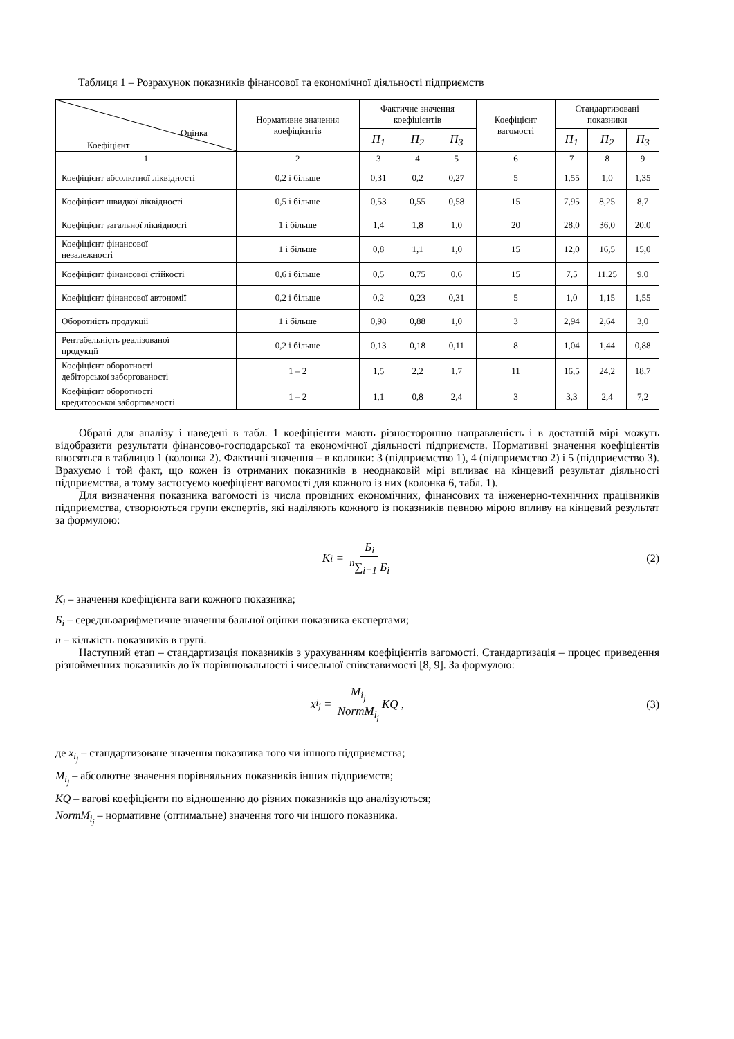Таблиця 1 – Розрахунок показників фінансової та економічної діяльності підприємств
| Оцінка Коефіцієнт | Нормативне значення коефіцієнтів | Фактичне значення коефіцієнтів | | | Коефіцієнт вагомості | Стандартизовані показники | | |
| --- | --- | --- | --- | --- | --- | --- | --- | --- |
| | | П<sub>1</sub> | П<sub>2</sub> | П<sub>3</sub> | | П<sub>1</sub> | П<sub>2</sub> | П<sub>3</sub> |
| 1 | 2 | 3 | 4 | 5 | 6 | 7 | 8 | 9 |
| Коефіцієнт абсолютної ліквідності | 0,2 і більше | 0,31 | 0,2 | 0,27 | 5 | 1,55 | 1,0 | 1,35 |
| Коефіцієнт швидкої ліквідності | 0,5 і більше | 0,53 | 0,55 | 0,58 | 15 | 7,95 | 8,25 | 8,7 |
| Коефіцієнт загальної ліквідності | 1 і більше | 1,4 | 1,8 | 1,0 | 20 | 28,0 | 36,0 | 20,0 |
| Коефіцієнт фінансової незалежності | 1 і більше | 0,8 | 1,1 | 1,0 | 15 | 12,0 | 16,5 | 15,0 |
| Коефіцієнт фінансової стійкості | 0,6 і більше | 0,5 | 0,75 | 0,6 | 15 | 7,5 | 11,25 | 9,0 |
| Коефіцієнт фінансової автономії | 0,2 і більше | 0,2 | 0,23 | 0,31 | 5 | 1,0 | 1,15 | 1,55 |
| Оборотність продукції | 1 і більше | 0,98 | 0,88 | 1,0 | 3 | 2,94 | 2,64 | 3,0 |
| Рентабельність реалізованої продукції | 0,2 і більше | 0,13 | 0,18 | 0,11 | 8 | 1,04 | 1,44 | 0,88 |
| Коефіцієнт оборотності дебіторської заборгованості | 1 – 2 | 1,5 | 2,2 | 1,7 | 11 | 16,5 | 24,2 | 18,7 |
| Коефіцієнт оборотності кредиторської заборгованості | 1 – 2 | 1,1 | 0,8 | 2,4 | 3 | 3,3 | 2,4 | 7,2 |
Обрані для аналізу і наведені в табл. 1 коефіцієнти мають різносторонню направленість і в достатній мірі можуть відобразити результати фінансово-господарської та економічної діяльності підприємств. Нормативні значення коефіцієнтів вносяться в таблицю 1 (колонка 2). Фактичні значення – в колонки: 3 (підприємство 1), 4 (підприємство 2) і 5 (підприємство 3). Врахуємо і той факт, що кожен із отриманих показників в неоднаковій мірі впливає на кінцевий результат діяльності підприємства, а тому застосуємо коефіцієнт вагомості для кожного із них (колонка 6, табл. 1).
Для визначення показника вагомості із числа провідних економічних, фінансових та інженерно-технічних працівників підприємства, створюються групи експертів, які наділяють кожного із показників певною мірою впливу на кінцевий результат за формулою:
K<sub>i</sub> = Б<sub>i</sub> <sup>n</sup>∑<sub>i=1</sub> Б<sub>i</sub> (2)
К<sub>i</sub> – значення коефіцієнта ваги кожного показника;
Б<sub>i</sub> – середньоарифметичне значення бальної оцінки показника експертами;
n – кількість показників в групі.
Наступний етап – стандартизація показників з урахуванням коефіцієнтів вагомості. Стандартизація – процес приведення різнойменних показників до їх порівнювальності і чисельної співставимості [8, 9]. За формулою:
x<sub>i<sub>j</sub></sub> = M<sub>i<sub>j</sub></sub> NormM<sub>i<sub>j</sub></sub> KQ , (3)
де x<sub>i<sub>j</sub></sub> – стандартизоване значення показника того чи іншого підприємства;
M<sub>i<sub>j</sub></sub> – абсолютне значення порівняльних показників інших підприємств;
KQ – вагові коефіцієнти по відношенню до різних показників що аналізуються;
NormM<sub>i<sub>j</sub></sub> – нормативне (оптимальне) значення того чи іншого показника.